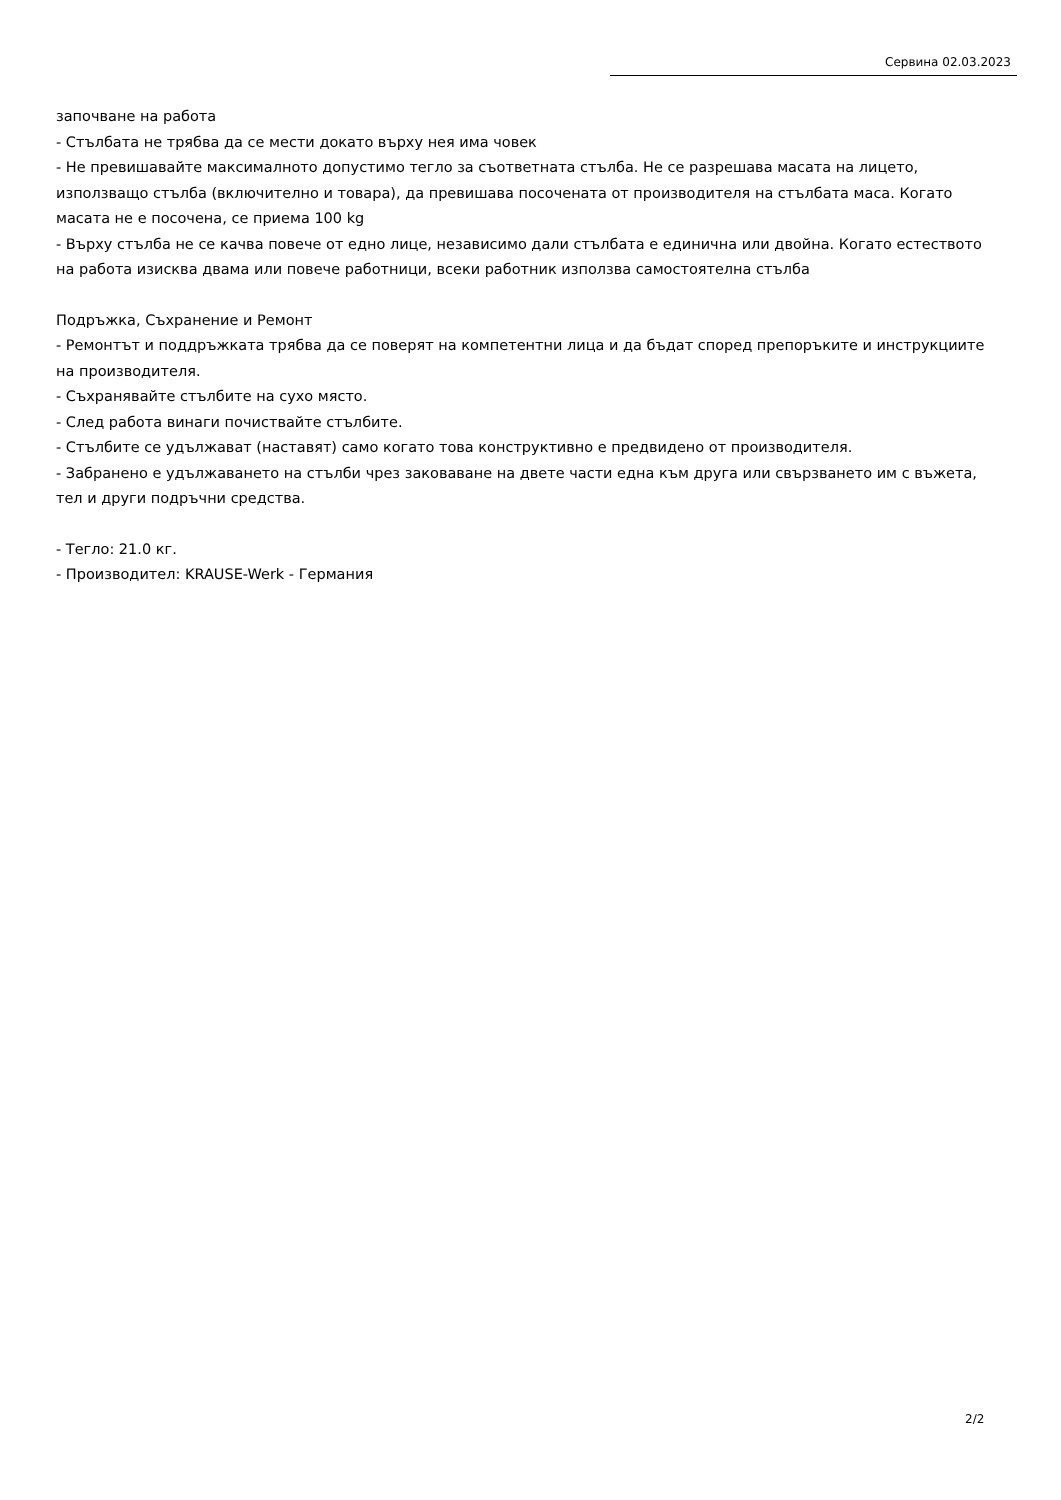Сервина 02.03.2023
започване на работа
- Стълбата не трябва да се мести докато върху нея има човек
- Не превишавайте максималното допустимо тегло за съответната стълба. Не се разрешава масата на лицето, използващо стълба (включително и товара), да превишава посочената от производителя на стълбата маса. Когато масата не е посочена, се приема 100 kg
- Върху стълба не се качва повече от едно лице, независимо дали стълбата е единична или двойна. Когато естеството на работа изисква двама или повече работници, всеки работник използва самостоятелна стълба
Подръжка, Съхранение и Ремонт
- Ремонтът и поддръжката трябва да се поверят на компетентни лица и да бъдат според препоръките и инструкциите на производителя.
- Съхранявайте стълбите на сухо място.
- След работа винаги почиствайте стълбите.
- Стълбите се удължават (наставят) само когато това конструктивно е предвидено от производителя.
- Забранено е удължаването на стълби чрез заковаване на двете части една към друга или свързването им с въжета, тел и други подръчни средства.
- Тегло: 21.0 кг.
- Производител: KRAUSE-Werk - Германия
2/2